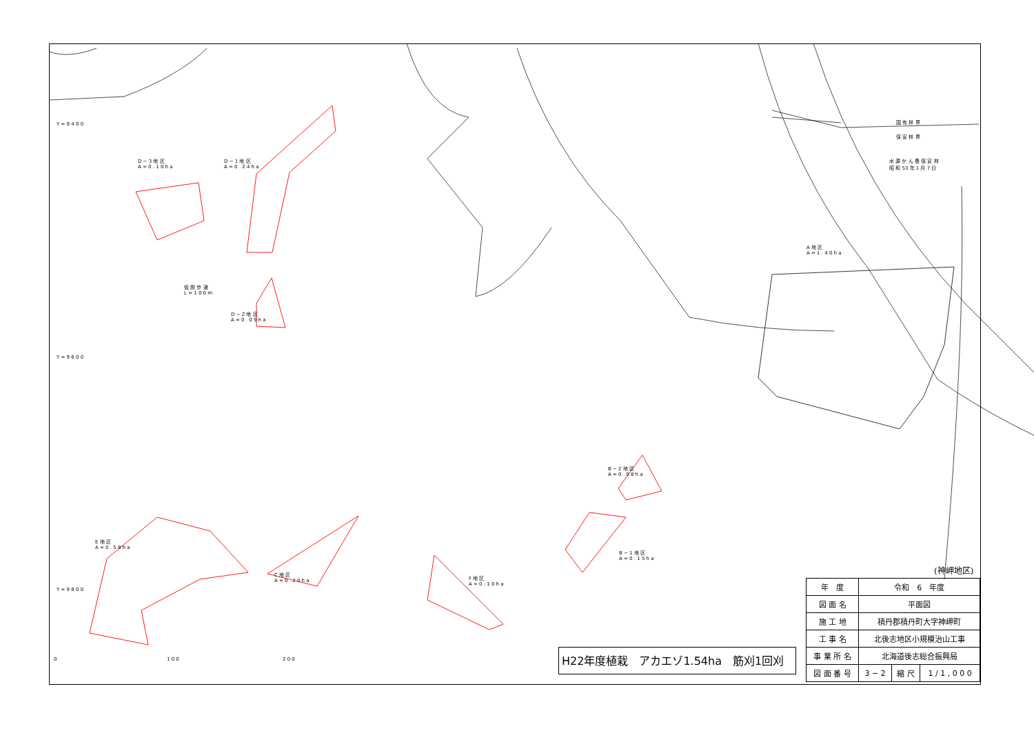D − 3 地 区
A = 0 . 1 0 h a
D − 1 地 区
A = 0 . 2 4 h a
D − 2 地 区
A = 0 . 0 9 h a
仮 設 歩 道
L = 1 0 0 m
A 地 区
A = 1 . 4 0 h a
水 源 か ん 養 保 安 林
昭 和 53 年 1 月 7 日
国 有 林 界
保 安 林 界
B − 2 地 区
A = 0 . 0 8 h a
B − 1 地 区
A = 0 . 1 5 h a
E 地 区
A = 0 . 5 8 h a
C 地 区
A = 0 . 2 0 h a
F 地 区
A = 0 . 1 0 h a
Y = 9 4 0 0
Y = 9 6 0 0
Y = 9 8 0 0
0 1 0 0 2 0 0
(神岬地区)
H22年度植栽　アカエゾ1.54ha　筋刈1回刈
| 年 度 | 令和 6 年度 | | |
| 図 面 名 | 平面図 | | |
| 施 工 地 | 積丹郡積丹町大字神岬町 | | |
| 工 事 名 | 北後志地区小規模治山工事 | | |
| 事 業 所 名 | 北海道後志総合振興局 | | |
| 図 面 番 号 | 3 − 2 | 縮 尺 | 1 / 1 , 0 0 0 |